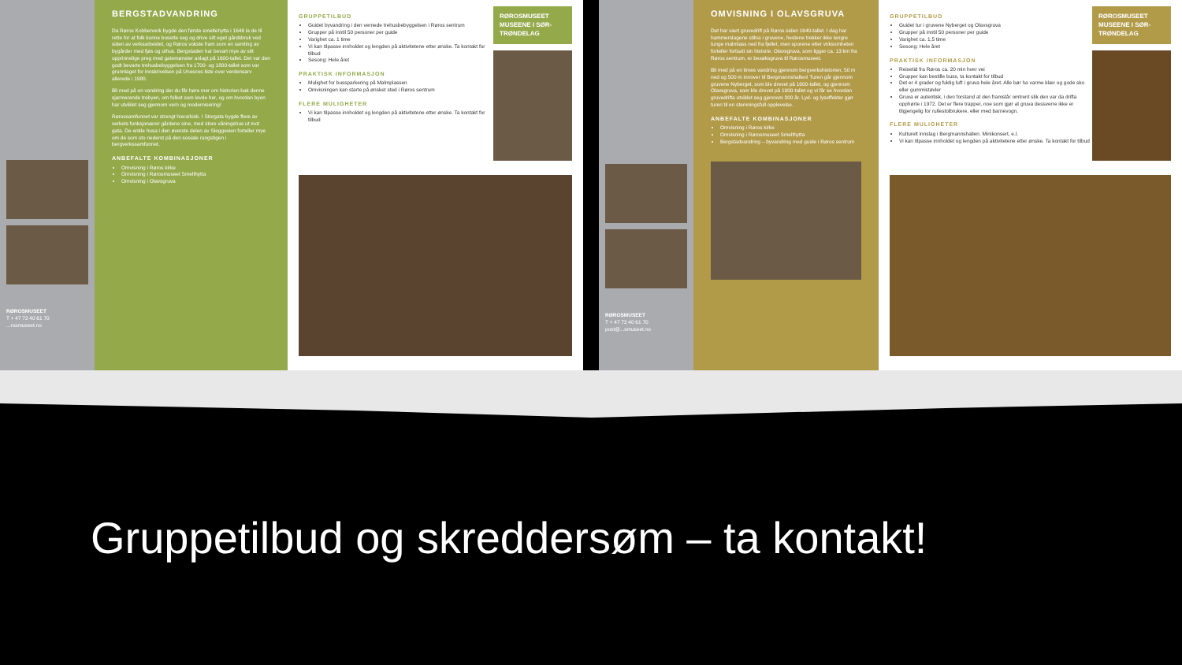RØROSMUSEET
T + 47 72 40 61 70
...rosmuseet.no
BERGSTADVANDRING
Da Røros Kobberverk bygde den første smeltehytta i 1646 la de til rette for at folk kunne bosette seg og drive sitt eget gårdsbruk ved siden av verksarbeidet, og Røros vokste fram som en samling av bygårder med fjøs og uthus. Bergstaden har bevart mye av sitt opprinnelige preg med gatemønster anlagt på 1600-tallet. Det var den godt bevarte trehusbebyggelsen fra 1700- og 1800-tallet som var grunnlaget for innskrivelsen på Unescos liste over verdensarv allerede i 1980.
Bli med på en vandring der du får høre mer om historien bak denne sjarmerende trebyen, om folket som levde her, og om hvordan byen har utviklet seg gjennom vern og modernisering!
Rørossamfunnet var strengt hierarkisk. I Storgata bygde flere av verkets funksjonærer gårdene sine, med store våningshus ut mot gata. De enkle husa i den øverste delen av Sleggveien forteller mye om de som sto nederst på den sosiale rangstigen i bergverkssamfunnet.
ANBEFALTE KOMBINASJONER
Omvisning i Røros kirke
Omvisning i Rørosmuseet Smelthytta
Omvisning i Olavsgruva
GRUPPETILBUD
Guidet byvandring i den vernede trehusbebyggelsen i Røros sentrum
Grupper på inntil 50 personer per guide
Varighet ca. 1 time
Vi kan tilpasse innholdet og lengden på aktivitetene etter ønske. Ta kontakt for tilbud
Sesong: Hele året
PRAKTISK INFORMASJON
Mulighet for bussparkering på Malmplassen
Omvisningen kan starte på ønsket sted i Røros sentrum
FLERE MULIGHETER
Vi kan tilpasse innholdet og lengden på aktivitetene etter ønske. Ta kontakt for tilbud
RØROSMUSEET
MUSEENE I SØR-TRØNDELAG
RØROSMUSEET
T + 47 72 40 61 70
post@...smuseet.no
OMVISNING I OLAVSGRUVA
Det har vært gruvedrift på Røros siden 1640-tallet. I dag har hammerslagene stilna i gruvene, hestene trekker ikke lengre tunge malmlass ned fra fjellet, men sporene etter virksomheten forteller fortsatt sin historie. Olavsgruva, som ligger ca. 13 km fra Røros sentrum, er besøksgruva til Rørosmuseet.
Bli med på en times vandring gjennom bergverkshistorien, 50 m ned og 500 m innover til Bergmannshallen! Turen går gjennom gruvene Nyberget, som ble drevet på 1600-tallet, og gjennom Olavsgruva, som ble drevet på 1900-tallet og vi får se hvordan gruvedrifta utviklet seg gjennom 300 år. Lyd- og lyseffekter gjør turen til en stemningsfull opplevelse.
ANBEFALTE KOMBINASJONER
Omvisning i Røros kirke
Omvisning i Rørosmuseet Smelthytta
Bergstadvandring – byvandring med guide i Røros sentrum
GRUPPETILBUD
Guidet tur i gruvene Nyberget og Olavsgruva
Grupper på inntil 50 personer per guide
Varighet ca. 1,5 time
Sesong: Hele året
PRAKTISK INFORMASJON
Reisetid fra Røros ca. 20 min hver vei
Grupper kan bestille buss, ta kontakt for tilbud
Det er 4 grader og fuktig luft i gruva hele året. Alle bør ha varme klær og gode sko eller gummistøvler
Gruva er autentisk, i den forstand at den framstår omtrent slik den var da drifta opphørte i 1972. Det er flere trapper, noe som gjør at gruva dessverre ikke er tilgjengelig for rullestolbrukere, eller med barnevogn.
FLERE MULIGHETER
Kulturelt innslag i Bergmannshallen. Minikonsert, e.l.
Vi kan tilpasse innholdet og lengden på aktivitetene etter ønske. Ta kontakt for tilbud
RØROSMUSEET
MUSEENE I SØR-TRØNDELAG
Gruppetilbud og skreddersøm – ta kontakt!